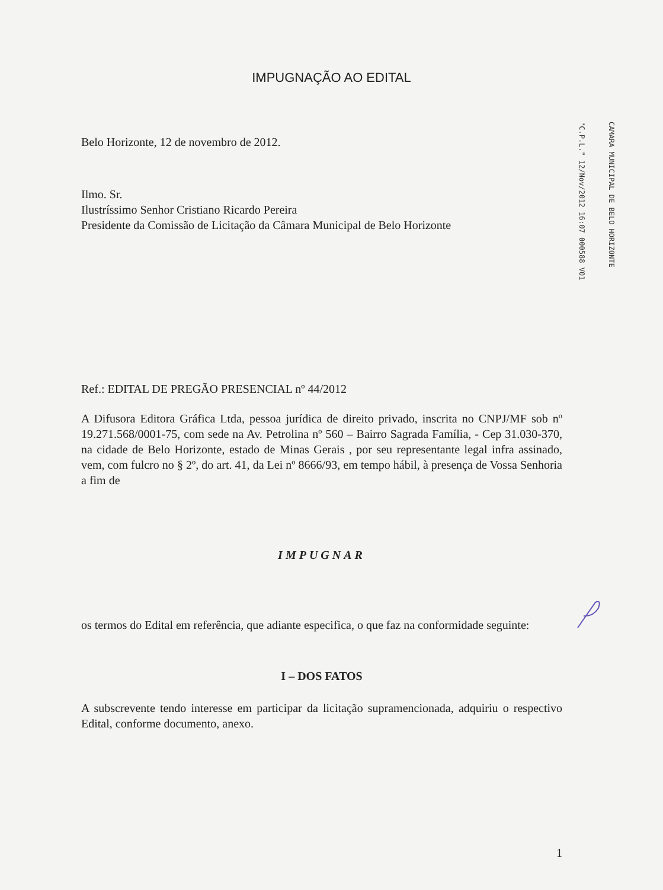IMPUGNAÇÃO AO EDITAL
Belo Horizonte, 12 de novembro de 2012.
Ilmo. Sr.
Ilustríssimo Senhor Cristiano Ricardo Pereira
Presidente da Comissão de Licitação da Câmara Municipal de Belo Horizonte
Ref.: EDITAL DE PREGÃO PRESENCIAL nº 44/2012
A Difusora Editora Gráfica Ltda, pessoa jurídica de direito privado, inscrita no CNPJ/MF sob nº 19.271.568/0001-75, com sede na Av. Petrolina nº 560 – Bairro Sagrada Família, - Cep 31.030-370, na cidade de Belo Horizonte, estado de Minas Gerais , por seu representante legal infra assinado, vem, com fulcro no § 2º, do art. 41, da Lei nº 8666/93, em tempo hábil, à presença de Vossa Senhoria a fim de
IMPUGNAR
os termos do Edital em referência, que adiante especifica, o que faz na conformidade seguinte:
I – DOS FATOS
A subscrevente tendo interesse em participar da licitação supramencionada, adquiriu o respectivo Edital, conforme documento, anexo.
1
"C.P.L." 12/Nov/2012 16:07 000588 V01
CAMARA MUNICIPAL DE BELO HORIZONTE